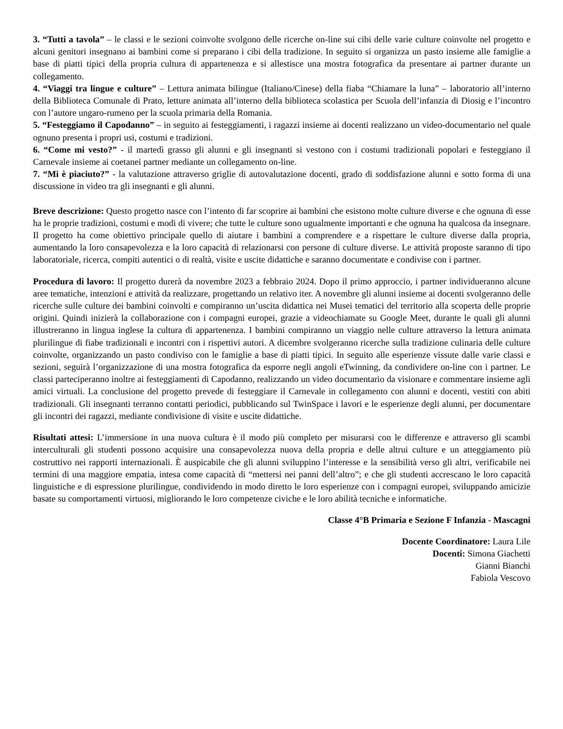3. “Tutti a tavola” – le classi e le sezioni coinvolte svolgono delle ricerche on-line sui cibi delle varie culture coinvolte nel progetto e alcuni genitori insegnano ai bambini come si preparano i cibi della tradizione. In seguito si organizza un pasto insieme alle famiglie a base di piatti tipici della propria cultura di appartenenza e si allestisce una mostra fotografica da presentare ai partner durante un collegamento.
4. “Viaggi tra lingue e culture” – Lettura animata bilingue (Italiano/Cinese) della fiaba “Chiamare la luna” – laboratorio all’interno della Biblioteca Comunale di Prato, letture animata all’interno della biblioteca scolastica per Scuola dell’infanzia di Diosig e l’incontro con l’autore ungaro-rumeno per la scuola primaria della Romania.
5. “Festeggiamo il Capodanno” – in seguito ai festeggiamenti, i ragazzi insieme ai docenti realizzano un video-documentario nel quale ognuno presenta i propri usi, costumi e tradizioni.
6. “Come mi vesto?” - il martedì grasso gli alunni e gli insegnanti si vestono con i costumi tradizionali popolari e festeggiano il Carnevale insieme ai coetanei partner mediante un collegamento on-line.
7. “Mi è piaciuto?” - la valutazione attraverso griglie di autovalutazione docenti, grado di soddisfazione alunni e sotto forma di una discussione in video tra gli insegnanti e gli alunni.
Breve descrizione: Questo progetto nasce con l’intento di far scoprire ai bambini che esistono molte culture diverse e che ognuna di esse ha le proprie tradizioni, costumi e modi di vivere; che tutte le culture sono ugualmente importanti e che ognuna ha qualcosa da insegnare. Il progetto ha come obiettivo principale quello di aiutare i bambini a comprendere e a rispettare le culture diverse dalla propria, aumentando la loro consapevolezza e la loro capacità di relazionarsi con persone di culture diverse. Le attività proposte saranno di tipo laboratoriale, ricerca, compiti autentici o di realtà, visite e uscite didattiche e saranno documentate e condivise con i partner.
Procedura di lavoro: Il progetto durerà da novembre 2023 a febbraio 2024. Dopo il primo approccio, i partner individueranno alcune aree tematiche, intenzioni e attività da realizzare, progettando un relativo iter. A novembre gli alunni insieme ai docenti svolgeranno delle ricerche sulle culture dei bambini coinvolti e compiranno un’uscita didattica nei Musei tematici del territorio alla scoperta delle proprie origini. Quindi inizierà la collaborazione con i compagni europei, grazie a videochiamate su Google Meet, durante le quali gli alunni illustreranno in lingua inglese la cultura di appartenenza. I bambini compiranno un viaggio nelle culture attraverso la lettura animata plurilingue di fiabe tradizionali e incontri con i rispettivi autori. A dicembre svolgeranno ricerche sulla tradizione culinaria delle culture coinvolte, organizzando un pasto condiviso con le famiglie a base di piatti tipici. In seguito alle esperienze vissute dalle varie classi e sezioni, seguirà l’organizzazione di una mostra fotografica da esporre negli angoli eTwinning, da condividere on-line con i partner. Le classi parteciperanno inoltre ai festeggiamenti di Capodanno, realizzando un video documentario da visionare e commentare insieme agli amici virtuali. La conclusione del progetto prevede di festeggiare il Carnevale in collegamento con alunni e docenti, vestiti con abiti tradizionali. Gli insegnanti terranno contatti periodici, pubblicando sul TwinSpace i lavori e le esperienze degli alunni, per documentare gli incontri dei ragazzi, mediante condivisione di visite e uscite didattiche.
Risultati attesi: L’immersione in una nuova cultura è il modo più completo per misurarsi con le differenze e attraverso gli scambi interculturali gli studenti possono acquisire una consapevolezza nuova della propria e delle altrui culture e un atteggiamento più costruttivo nei rapporti internazionali. È auspicabile che gli alunni sviluppino l’interesse e la sensibilità verso gli altri, verificabile nei termini di una maggiore empatia, intesa come capacità di “mettersi nei panni dell’altro”; e che gli studenti accrescano le loro capacità linguistiche e di espressione plurilingue, condividendo in modo diretto le loro esperienze con i compagni europei, sviluppando amicizie basate su comportamenti virtuosi, migliorando le loro competenze civiche e le loro abilità tecniche e informatiche.
Classe 4°B Primaria e Sezione F Infanzia - Mascagni
Docente Coordinatore: Laura Lile
Docenti: Simona Giachetti
Gianni Bianchi
Fabiola Vescovo